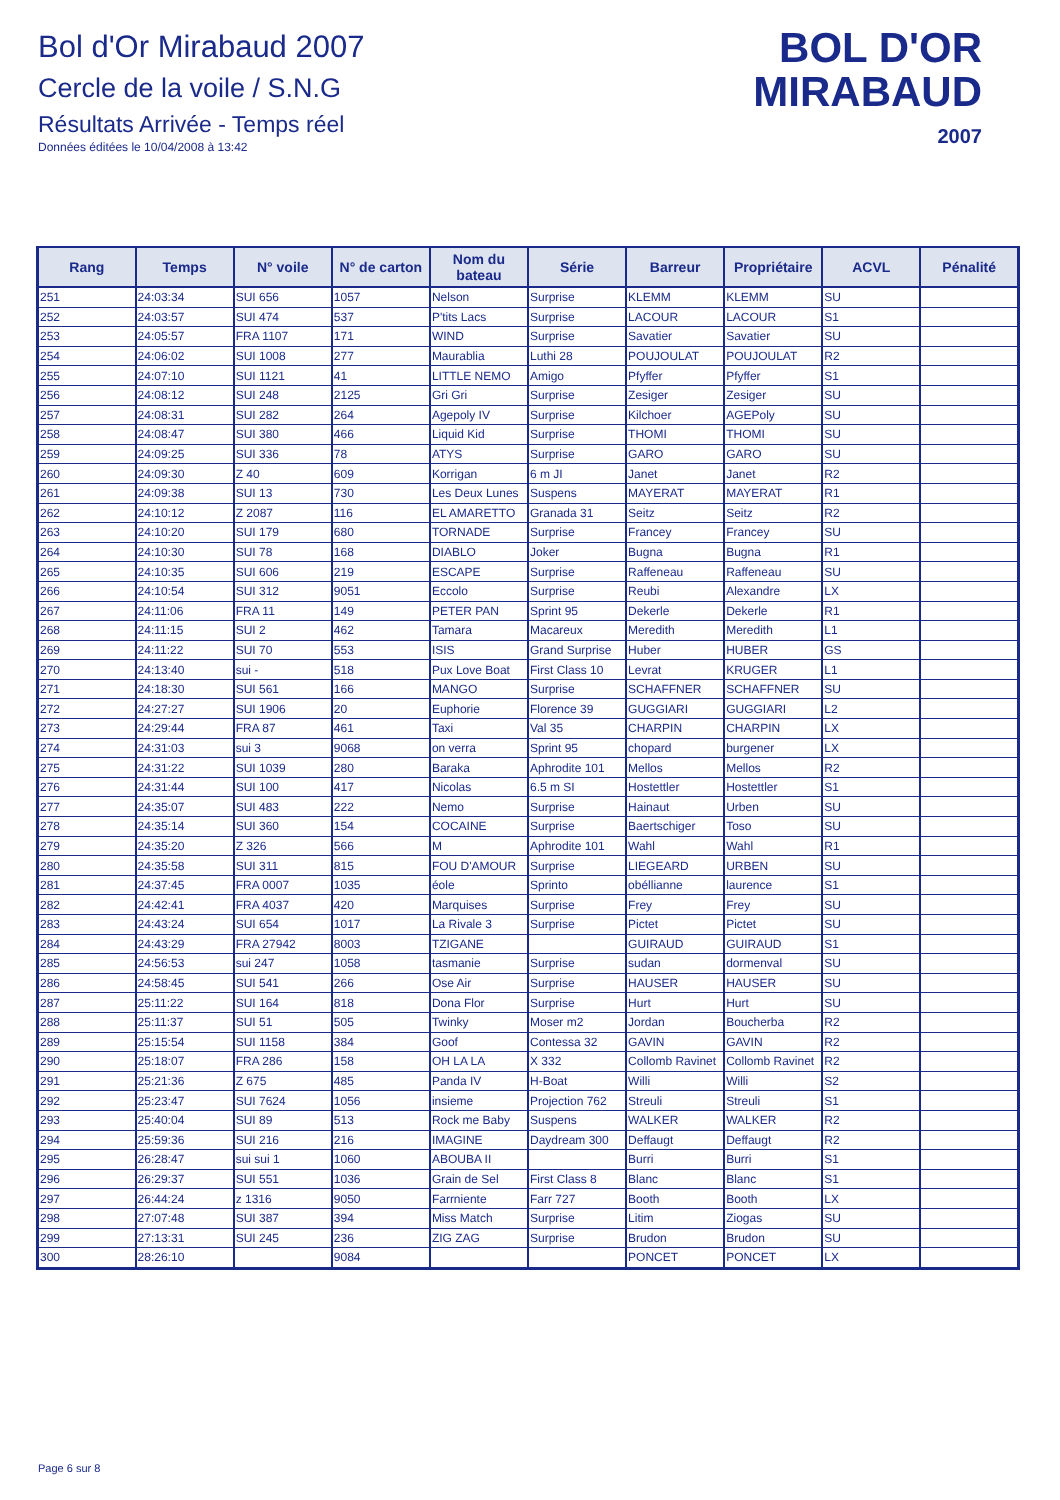Bol d'Or Mirabaud 2007
Cercle de la voile / S.N.G
Résultats Arrivée - Temps réel
Données éditées le 10/04/2008 à 13:42
BOL D'OR
MIRABAUD
2007
| Rang | Temps | N° voile | N° de carton | Nom du bateau | Série | Barreur | Propriétaire | ACVL | Pénalité |
| --- | --- | --- | --- | --- | --- | --- | --- | --- | --- |
| 251 | 24:03:34 | SUI 656 | 1057 | Nelson | Surprise | KLEMM | KLEMM | SU | |
| 252 | 24:03:57 | SUI 474 | 537 | P'tits Lacs | Surprise | LACOUR | LACOUR | S1 | |
| 253 | 24:05:57 | FRA 1107 | 171 | WIND | Surprise | Savatier | Savatier | SU | |
| 254 | 24:06:02 | SUI 1008 | 277 | Maurablia | Luthi 28 | POUJOULAT | POUJOULAT | R2 | |
| 255 | 24:07:10 | SUI 1121 | 41 | LITTLE NEMO | Amigo | Pfyffer | Pfyffer | S1 | |
| 256 | 24:08:12 | SUI 248 | 2125 | Gri Gri | Surprise | Zesiger | Zesiger | SU | |
| 257 | 24:08:31 | SUI 282 | 264 | Agepoly IV | Surprise | Kilchoer | AGEPoly | SU | |
| 258 | 24:08:47 | SUI 380 | 466 | Liquid Kid | Surprise | THOMI | THOMI | SU | |
| 259 | 24:09:25 | SUI 336 | 78 | ATYS | Surprise | GARO | GARO | SU | |
| 260 | 24:09:30 | Z 40 | 609 | Korrigan | 6 m JI | Janet | Janet | R2 | |
| 261 | 24:09:38 | SUI 13 | 730 | Les Deux Lunes | Suspens | MAYERAT | MAYERAT | R1 | |
| 262 | 24:10:12 | Z 2087 | 116 | EL AMARETTO | Granada 31 | Seitz | Seitz | R2 | |
| 263 | 24:10:20 | SUI 179 | 680 | TORNADE | Surprise | Francey | Francey | SU | |
| 264 | 24:10:30 | SUI 78 | 168 | DIABLO | Joker | Bugna | Bugna | R1 | |
| 265 | 24:10:35 | SUI 606 | 219 | ESCAPE | Surprise | Raffeneau | Raffeneau | SU | |
| 266 | 24:10:54 | SUI 312 | 9051 | Eccolo | Surprise | Reubi | Alexandre | LX | |
| 267 | 24:11:06 | FRA 11 | 149 | PETER PAN | Sprint 95 | Dekerle | Dekerle | R1 | |
| 268 | 24:11:15 | SUI 2 | 462 | Tamara | Macareux | Meredith | Meredith | L1 | |
| 269 | 24:11:22 | SUI 70 | 553 | ISIS | Grand Surprise | Huber | HUBER | GS | |
| 270 | 24:13:40 | sui - | 518 | Pux Love Boat | First Class 10 | Levrat | KRUGER | L1 | |
| 271 | 24:18:30 | SUI 561 | 166 | MANGO | Surprise | SCHAFFNER | SCHAFFNER | SU | |
| 272 | 24:27:27 | SUI 1906 | 20 | Euphorie | Florence 39 | GUGGIARI | GUGGIARI | L2 | |
| 273 | 24:29:44 | FRA 87 | 461 | Taxi | Val 35 | CHARPIN | CHARPIN | LX | |
| 274 | 24:31:03 | sui 3 | 9068 | on verra | Sprint 95 | chopard | burgener | LX | |
| 275 | 24:31:22 | SUI 1039 | 280 | Baraka | Aphrodite 101 | Mellos | Mellos | R2 | |
| 276 | 24:31:44 | SUI 100 | 417 | Nicolas | 6.5 m SI | Hostettler | Hostettler | S1 | |
| 277 | 24:35:07 | SUI 483 | 222 | Nemo | Surprise | Hainaut | Urben | SU | |
| 278 | 24:35:14 | SUI 360 | 154 | COCAINE | Surprise | Baertschiger | Toso | SU | |
| 279 | 24:35:20 | Z 326 | 566 | M | Aphrodite 101 | Wahl | Wahl | R1 | |
| 280 | 24:35:58 | SUI 311 | 815 | FOU D'AMOUR | Surprise | LIEGEARD | URBEN | SU | |
| 281 | 24:37:45 | FRA 0007 | 1035 | éole | Sprinto | obéllianne | laurence | S1 | |
| 282 | 24:42:41 | FRA 4037 | 420 | Marquises | Surprise | Frey | Frey | SU | |
| 283 | 24:43:24 | SUI 654 | 1017 | La Rivale 3 | Surprise | Pictet | Pictet | SU | |
| 284 | 24:43:29 | FRA 27942 | 8003 | TZIGANE | | GUIRAUD | GUIRAUD | S1 | |
| 285 | 24:56:53 | sui 247 | 1058 | tasmanie | Surprise | sudan | dormenval | SU | |
| 286 | 24:58:45 | SUI 541 | 266 | Ose Air | Surprise | HAUSER | HAUSER | SU | |
| 287 | 25:11:22 | SUI 164 | 818 | Dona Flor | Surprise | Hurt | Hurt | SU | |
| 288 | 25:11:37 | SUI 51 | 505 | Twinky | Moser m2 | Jordan | Boucherba | R2 | |
| 289 | 25:15:54 | SUI 1158 | 384 | Goof | Contessa 32 | GAVIN | GAVIN | R2 | |
| 290 | 25:18:07 | FRA 286 | 158 | OH LA LA | X 332 | Collomb Ravinet | Collomb Ravinet | R2 | |
| 291 | 25:21:36 | Z 675 | 485 | Panda IV | H-Boat | Willi | Willi | S2 | |
| 292 | 25:23:47 | SUI 7624 | 1056 | insieme | Projection 762 | Streuli | Streuli | S1 | |
| 293 | 25:40:04 | SUI 89 | 513 | Rock me Baby | Suspens | WALKER | WALKER | R2 | |
| 294 | 25:59:36 | SUI 216 | 216 | IMAGINE | Daydream 300 | Deffaugt | Deffaugt | R2 | |
| 295 | 26:28:47 | sui sui 1 | 1060 | ABOUBA II | | Burri | Burri | S1 | |
| 296 | 26:29:37 | SUI 551 | 1036 | Grain de Sel | First Class 8 | Blanc | Blanc | S1 | |
| 297 | 26:44:24 | z 1316 | 9050 | Farrniente | Farr 727 | Booth | Booth | LX | |
| 298 | 27:07:48 | SUI 387 | 394 | Miss Match | Surprise | Litim | Ziogas | SU | |
| 299 | 27:13:31 | SUI 245 | 236 | ZIG ZAG | Surprise | Brudon | Brudon | SU | |
| 300 | 28:26:10 | | 9084 | | | PONCET | PONCET | LX | |
Page 6 sur 8